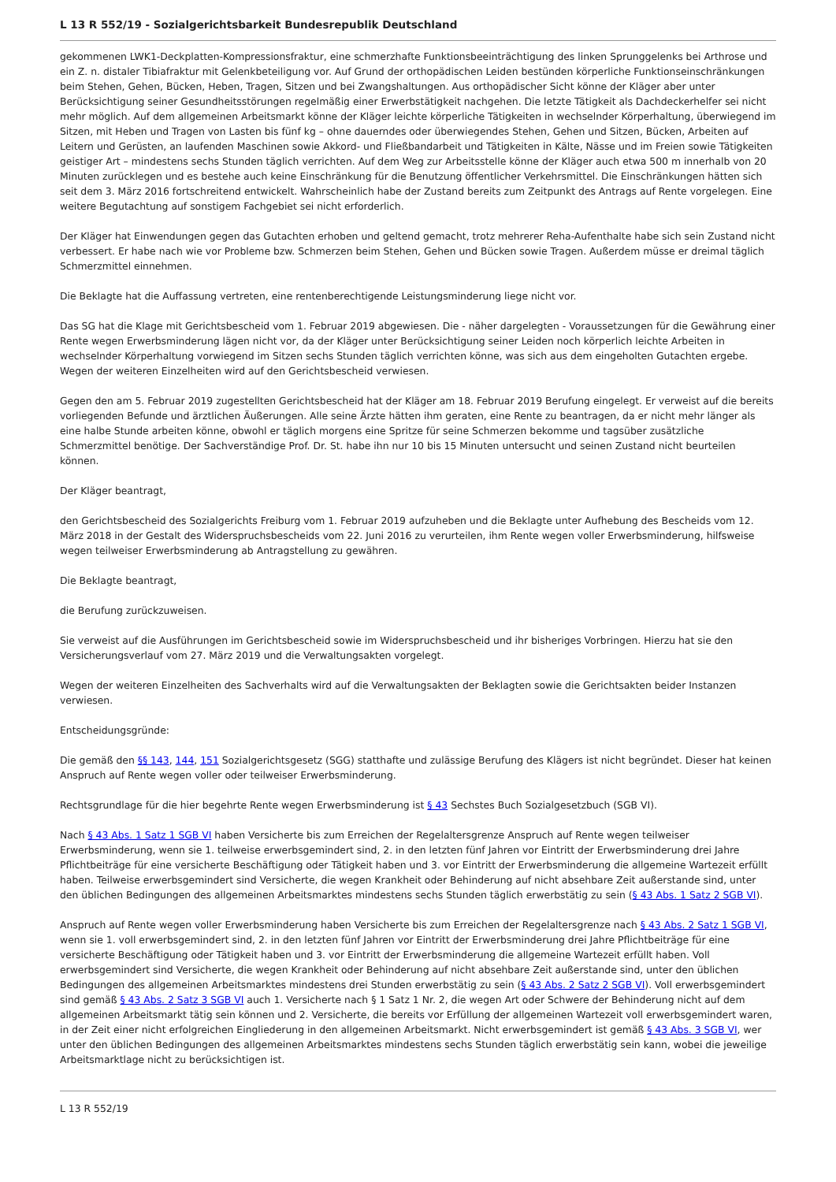L 13 R 552/19 - Sozialgerichtsbarkeit Bundesrepublik Deutschland
gekommenen LWK1-Deckplatten-Kompressionsfraktur, eine schmerzhafte Funktionsbeeinträchtigung des linken Sprunggelenks bei Arthrose und ein Z. n. distaler Tibiafraktur mit Gelenkbeteiligung vor. Auf Grund der orthopädischen Leiden bestünden körperliche Funktionseinschränkungen beim Stehen, Gehen, Bücken, Heben, Tragen, Sitzen und bei Zwangshaltungen. Aus orthopädischer Sicht könne der Kläger aber unter Berücksichtigung seiner Gesundheitsstörungen regelmäßig einer Erwerbstätigkeit nachgehen. Die letzte Tätigkeit als Dachdeckerhelfer sei nicht mehr möglich. Auf dem allgemeinen Arbeitsmarkt könne der Kläger leichte körperliche Tätigkeiten in wechselnder Körperhaltung, überwiegend im Sitzen, mit Heben und Tragen von Lasten bis fünf kg – ohne dauerndes oder überwiegendes Stehen, Gehen und Sitzen, Bücken, Arbeiten auf Leitern und Gerüsten, an laufenden Maschinen sowie Akkord- und Fließbandarbeit und Tätigkeiten in Kälte, Nässe und im Freien sowie Tätigkeiten geistiger Art – mindestens sechs Stunden täglich verrichten. Auf dem Weg zur Arbeitsstelle könne der Kläger auch etwa 500 m innerhalb von 20 Minuten zurücklegen und es bestehe auch keine Einschränkung für die Benutzung öffentlicher Verkehrsmittel. Die Einschränkungen hätten sich seit dem 3. März 2016 fortschreitend entwickelt. Wahrscheinlich habe der Zustand bereits zum Zeitpunkt des Antrags auf Rente vorgelegen. Eine weitere Begutachtung auf sonstigem Fachgebiet sei nicht erforderlich.
Der Kläger hat Einwendungen gegen das Gutachten erhoben und geltend gemacht, trotz mehrerer Reha-Aufenthalte habe sich sein Zustand nicht verbessert. Er habe nach wie vor Probleme bzw. Schmerzen beim Stehen, Gehen und Bücken sowie Tragen. Außerdem müsse er dreimal täglich Schmerzmittel einnehmen.
Die Beklagte hat die Auffassung vertreten, eine rentenberechtigende Leistungsminderung liege nicht vor.
Das SG hat die Klage mit Gerichtsbescheid vom 1. Februar 2019 abgewiesen. Die - näher dargelegten - Voraussetzungen für die Gewährung einer Rente wegen Erwerbsminderung lägen nicht vor, da der Kläger unter Berücksichtigung seiner Leiden noch körperlich leichte Arbeiten in wechselnder Körperhaltung vorwiegend im Sitzen sechs Stunden täglich verrichten könne, was sich aus dem eingeholten Gutachten ergebe. Wegen der weiteren Einzelheiten wird auf den Gerichtsbescheid verwiesen.
Gegen den am 5. Februar 2019 zugestellten Gerichtsbescheid hat der Kläger am 18. Februar 2019 Berufung eingelegt. Er verweist auf die bereits vorliegenden Befunde und ärztlichen Äußerungen. Alle seine Ärzte hätten ihm geraten, eine Rente zu beantragen, da er nicht mehr länger als eine halbe Stunde arbeiten könne, obwohl er täglich morgens eine Spritze für seine Schmerzen bekomme und tagsüber zusätzliche Schmerzmittel benötige. Der Sachverständige Prof. Dr. St. habe ihn nur 10 bis 15 Minuten untersucht und seinen Zustand nicht beurteilen können.
Der Kläger beantragt,
den Gerichtsbescheid des Sozialgerichts Freiburg vom 1. Februar 2019 aufzuheben und die Beklagte unter Aufhebung des Bescheids vom 12. März 2018 in der Gestalt des Widerspruchsbescheids vom 22. Juni 2016 zu verurteilen, ihm Rente wegen voller Erwerbsminderung, hilfsweise wegen teilweiser Erwerbsminderung ab Antragstellung zu gewähren.
Die Beklagte beantragt,
die Berufung zurückzuweisen.
Sie verweist auf die Ausführungen im Gerichtsbescheid sowie im Widerspruchsbescheid und ihr bisheriges Vorbringen. Hierzu hat sie den Versicherungsverlauf vom 27. März 2019 und die Verwaltungsakten vorgelegt.
Wegen der weiteren Einzelheiten des Sachverhalts wird auf die Verwaltungsakten der Beklagten sowie die Gerichtsakten beider Instanzen verwiesen.
Entscheidungsgründe:
Die gemäß den §§ 143, 144, 151 Sozialgerichtsgesetz (SGG) statthafte und zulässige Berufung des Klägers ist nicht begründet. Dieser hat keinen Anspruch auf Rente wegen voller oder teilweiser Erwerbsminderung.
Rechtsgrundlage für die hier begehrte Rente wegen Erwerbsminderung ist § 43 Sechstes Buch Sozialgesetzbuch (SGB VI).
Nach § 43 Abs. 1 Satz 1 SGB VI haben Versicherte bis zum Erreichen der Regelaltersgrenze Anspruch auf Rente wegen teilweiser Erwerbsminderung, wenn sie 1. teilweise erwerbsgemindert sind, 2. in den letzten fünf Jahren vor Eintritt der Erwerbsminderung drei Jahre Pflichtbeiträge für eine versicherte Beschäftigung oder Tätigkeit haben und 3. vor Eintritt der Erwerbsminderung die allgemeine Wartezeit erfüllt haben. Teilweise erwerbsgemindert sind Versicherte, die wegen Krankheit oder Behinderung auf nicht absehbare Zeit außerstande sind, unter den üblichen Bedingungen des allgemeinen Arbeitsmarktes mindestens sechs Stunden täglich erwerbstätig zu sein (§ 43 Abs. 1 Satz 2 SGB VI).
Anspruch auf Rente wegen voller Erwerbsminderung haben Versicherte bis zum Erreichen der Regelaltersgrenze nach § 43 Abs. 2 Satz 1 SGB VI, wenn sie 1. voll erwerbsgemindert sind, 2. in den letzten fünf Jahren vor Eintritt der Erwerbsminderung drei Jahre Pflichtbeiträge für eine versicherte Beschäftigung oder Tätigkeit haben und 3. vor Eintritt der Erwerbsminderung die allgemeine Wartezeit erfüllt haben. Voll erwerbsgemindert sind Versicherte, die wegen Krankheit oder Behinderung auf nicht absehbare Zeit außerstande sind, unter den üblichen Bedingungen des allgemeinen Arbeitsmarktes mindestens drei Stunden erwerbstätig zu sein (§ 43 Abs. 2 Satz 2 SGB VI). Voll erwerbsgemindert sind gemäß § 43 Abs. 2 Satz 3 SGB VI auch 1. Versicherte nach § 1 Satz 1 Nr. 2, die wegen Art oder Schwere der Behinderung nicht auf dem allgemeinen Arbeitsmarkt tätig sein können und 2. Versicherte, die bereits vor Erfüllung der allgemeinen Wartezeit voll erwerbsgemindert waren, in der Zeit einer nicht erfolgreichen Eingliederung in den allgemeinen Arbeitsmarkt. Nicht erwerbsgemindert ist gemäß § 43 Abs. 3 SGB VI, wer unter den üblichen Bedingungen des allgemeinen Arbeitsmarktes mindestens sechs Stunden täglich erwerbstätig sein kann, wobei die jeweilige Arbeitsmarktlage nicht zu berücksichtigen ist.
L 13 R 552/19